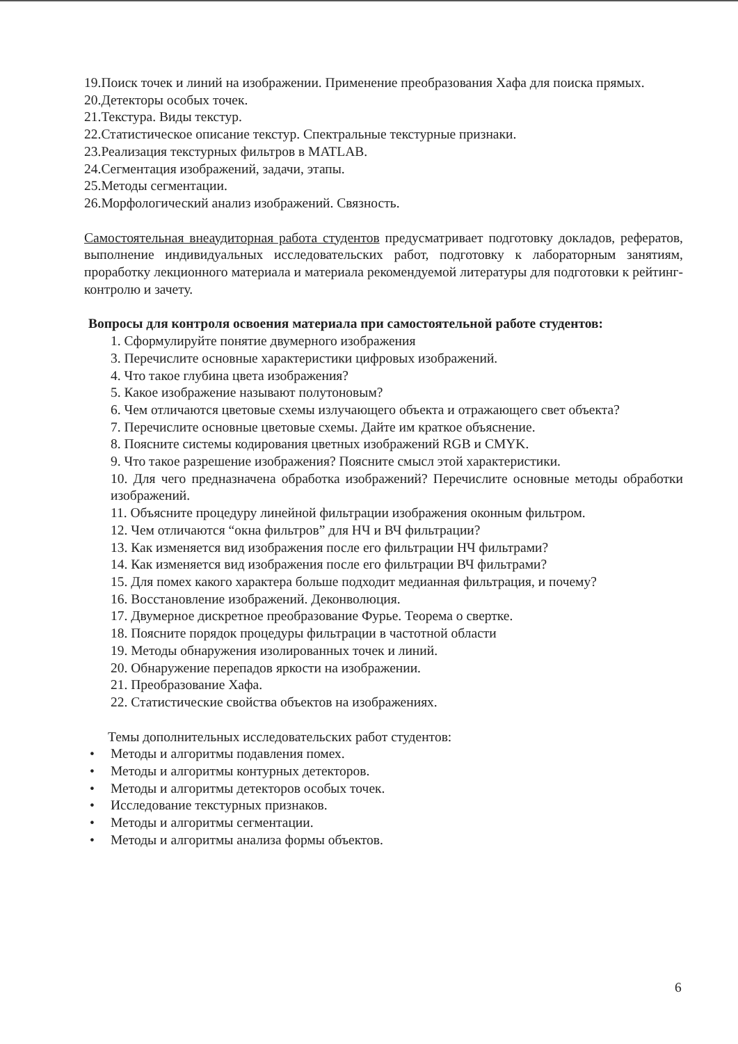19.Поиск точек и линий на изображении. Применение преобразования Хафа для поиска прямых.
20.Детекторы особых точек.
21.Текстура. Виды текстур.
22.Статистическое описание текстур. Спектральные текстурные признаки.
23.Реализация текстурных фильтров в MATLAB.
24.Сегментация изображений, задачи, этапы.
25.Методы сегментации.
26.Морфологический анализ изображений. Связность.
Самостоятельная внеаудиторная работа студентов предусматривает подготовку докладов, рефератов, выполнение индивидуальных исследовательских работ, подготовку к лабораторным занятиям, проработку лекционного материала и материала рекомендуемой литературы для подготовки к рейтинг-контролю и зачету.
Вопросы для контроля освоения материала при самостоятельной работе студентов:
1. Сформулируйте понятие двумерного изображения
3. Перечислите основные характеристики цифровых изображений.
4. Что такое глубина цвета изображения?
5. Какое изображение называют полутоновым?
6. Чем отличаются цветовые схемы излучающего объекта и отражающего свет объекта?
7. Перечислите основные цветовые схемы. Дайте им краткое объяснение.
8. Поясните системы кодирования цветных изображений RGB и CMYK.
9. Что такое разрешение изображения? Поясните смысл этой характеристики.
10. Для чего предназначена обработка изображений? Перечислите основные методы обработки изображений.
11. Объясните процедуру линейной фильтрации изображения оконным фильтром.
12. Чем отличаются “окна фильтров” для НЧ и ВЧ фильтрации?
13. Как изменяется вид изображения после его фильтрации НЧ фильтрами?
14. Как изменяется вид изображения после его фильтрации ВЧ фильтрами?
15. Для помех какого характера больше подходит медианная фильтрация, и почему?
16. Восстановление изображений. Деконволюция.
17. Двумерное дискретное преобразование Фурье. Теорема о свертке.
18. Поясните порядок процедуры фильтрации в частотной области
19. Методы обнаружения изолированных точек и линий.
20. Обнаружение перепадов яркости на изображении.
21. Преобразование Хафа.
22. Статистические свойства объектов на изображениях.
Темы дополнительных исследовательских работ студентов:
• Методы и алгоритмы подавления помех.
• Методы и алгоритмы контурных детекторов.
• Методы и алгоритмы детекторов особых точек.
• Исследование текстурных признаков.
• Методы и алгоритмы сегментации.
• Методы и алгоритмы анализа формы объектов.
6